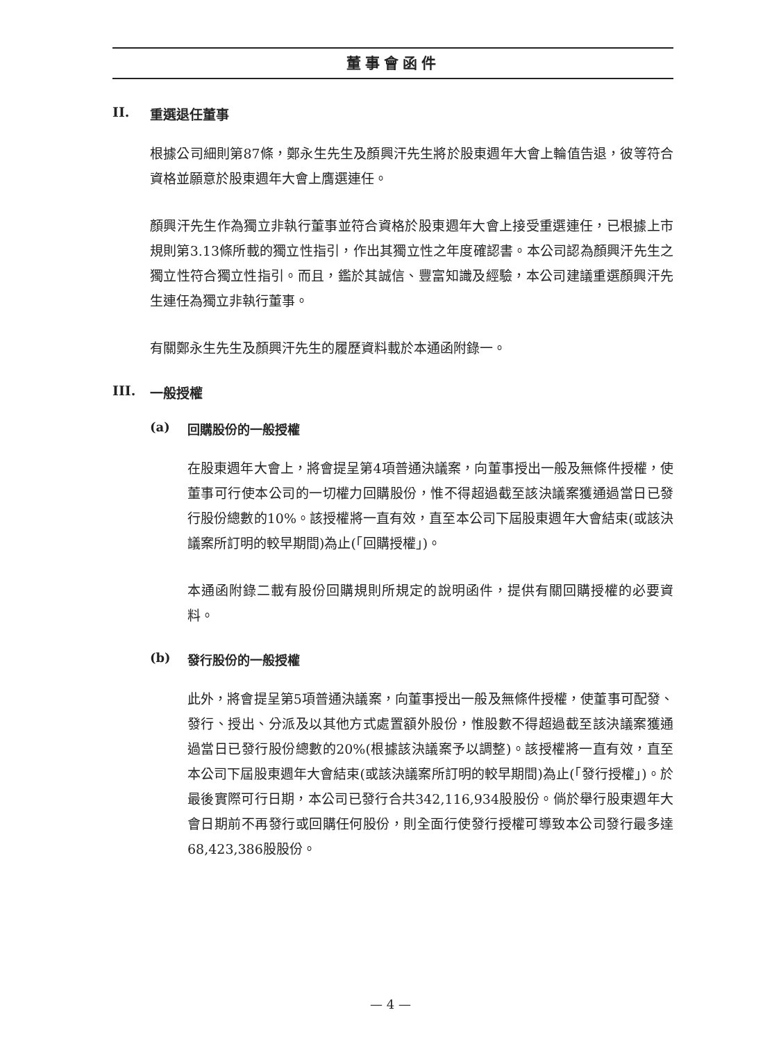董事會函件
II. 重選退任董事
根據公司細則第87條，鄭永生先生及顏興汗先生將於股東週年大會上輪值告退，彼等符合資格並願意於股東週年大會上膺選連任。
顏興汗先生作為獨立非執行董事並符合資格於股東週年大會上接受重選連任，已根據上市規則第3.13條所載的獨立性指引，作出其獨立性之年度確認書。本公司認為顏興汗先生之獨立性符合獨立性指引。而且，鑑於其誠信、豐富知識及經驗，本公司建議重選顏興汗先生連任為獨立非執行董事。
有關鄭永生先生及顏興汗先生的履歷資料載於本通函附錄一。
III. 一般授權
(a) 回購股份的一般授權
在股東週年大會上，將會提呈第4項普通決議案，向董事授出一般及無條件授權，使董事可行使本公司的一切權力回購股份，惟不得超過截至該決議案獲通過當日已發行股份總數的10%。該授權將一直有效，直至本公司下屆股東週年大會結束(或該決議案所訂明的較早期間)為止(「回購授權」)。
本通函附錄二載有股份回購規則所規定的說明函件，提供有關回購授權的必要資料。
(b) 發行股份的一般授權
此外，將會提呈第5項普通決議案，向董事授出一般及無條件授權，使董事可配發、發行、授出、分派及以其他方式處置額外股份，惟股數不得超過截至該決議案獲通過當日已發行股份總數的20%(根據該決議案予以調整)。該授權將一直有效，直至本公司下屆股東週年大會結束(或該決議案所訂明的較早期間)為止(「發行授權」)。於最後實際可行日期，本公司已發行合共342,116,934股股份。倘於舉行股東週年大會日期前不再發行或回購任何股份，則全面行使發行授權可導致本公司發行最多達68,423,386股股份。
— 4 —